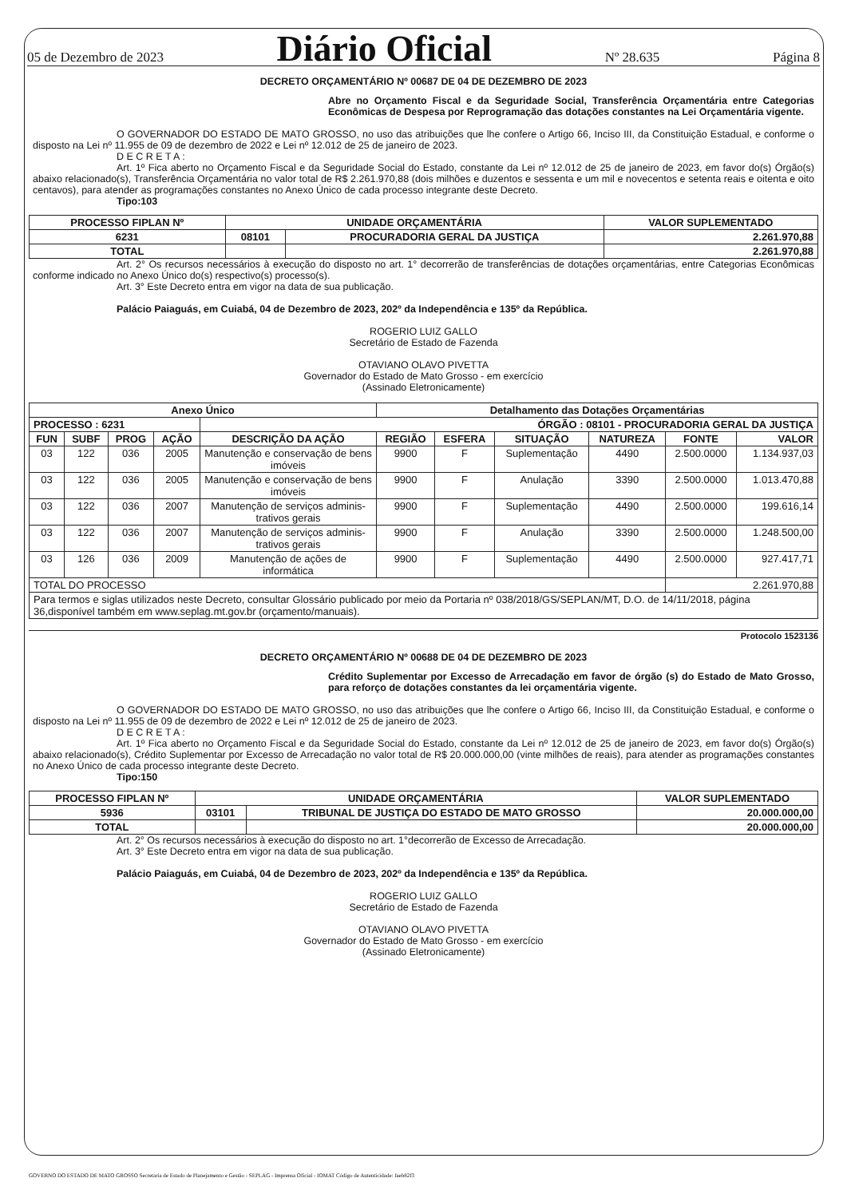05 de Dezembro de 2023 Diário Oficial Nº 28.635 Página 8
DECRETO ORÇAMENTÁRIO Nº 00687 DE 04 DE DEZEMBRO DE 2023
Abre no Orçamento Fiscal e da Seguridade Social, Transferência Orçamentária entre Categorias Econômicas de Despesa por Reprogramação das dotações constantes na Lei Orçamentária vigente.
O GOVERNADOR DO ESTADO DE MATO GROSSO, no uso das atribuições que lhe confere o Artigo 66, Inciso III, da Constituição Estadual, e conforme o disposto na Lei nº 11.955 de 09 de dezembro de 2022 e Lei nº 12.012 de 25 de janeiro de 2023.
D E C R E T A :
Art. 1º Fica aberto no Orçamento Fiscal e da Seguridade Social do Estado, constante da Lei nº 12.012 de 25 de janeiro de 2023, em favor do(s) Órgão(s) abaixo relacionado(s), Transferência Orçamentária no valor total de R$ 2.261.970,88 (dois milhões e duzentos e sessenta e um mil e novecentos e setenta reais e oitenta e oito centavos), para atender as programações constantes no Anexo Único de cada processo integrante deste Decreto.
Tipo:103
| PROCESSO FIPLAN Nº | UNIDADE ORÇAMENTÁRIA | | VALOR SUPLEMENTADO |
| --- | --- | --- | --- |
| 6231 | 08101 | PROCURADORIA GERAL DA JUSTIÇA | 2.261.970,88 |
| TOTAL | | | 2.261.970,88 |
Art. 2° Os recursos necessários à execução do disposto no art. 1° decorrerão de transferências de dotações orçamentárias, entre Categorias Econômicas conforme indicado no Anexo Único do(s) respectivo(s) processo(s).
Art. 3° Este Decreto entra em vigor na data de sua publicação.
Palácio Paiaguás, em Cuiabá, 04 de Dezembro de 2023, 202º da Independência e 135º da República.
ROGERIO LUIZ GALLO
Secretário de Estado de Fazenda
OTAVIANO OLAVO PIVETTA
Governador do Estado de Mato Grosso - em exercício
(Assinado Eletronicamente)
| Anexo Único | | | | | Detalhamento das Dotações Orçamentárias | | | | | |
| --- | --- | --- | --- | --- | --- | --- | --- | --- | --- | --- |
| PROCESSO : 6231 | | | | ÓRGÃO : 08101 - PROCURADORIA GERAL DA JUSTIÇA | | | | | | |
| FUN | SUBF | PROG | AÇÃO | DESCRIÇÃO DA AÇÃO | REGIÃO | ESFERA | SITUAÇÃO | NATUREZA | FONTE | VALOR |
| 03 | 122 | 036 | 2005 | Manutenção e conservação de bens imóveis | 9900 | F | Suplementação | 4490 | 2.500.0000 | 1.134.937,03 |
| 03 | 122 | 036 | 2005 | Manutenção e conservação de bens imóveis | 9900 | F | Anulação | 3390 | 2.500.0000 | 1.013.470,88 |
| 03 | 122 | 036 | 2007 | Manutenção de serviços adminis-trativos gerais | 9900 | F | Suplementação | 4490 | 2.500.0000 | 199.616,14 |
| 03 | 122 | 036 | 2007 | Manutenção de serviços adminis-trativos gerais | 9900 | F | Anulação | 3390 | 2.500.0000 | 1.248.500,00 |
| 03 | 126 | 036 | 2009 | Manutenção de ações de informática | 9900 | F | Suplementação | 4490 | 2.500.0000 | 927.417,71 |
| TOTAL DO PROCESSO | | | | | | | | | 2.261.970,88 | |
| Para termos e siglas utilizados neste Decreto, consultar Glossário publicado por meio da Portaria nº 038/2018/GS/SEPLAN/MT, D.O. de 14/11/2018, página 36,disponível também em www.seplag.mt.gov.br (orçamento/manuais). | | | | | | | | | | |
Protocolo 1523136
DECRETO ORÇAMENTÁRIO Nº 00688 DE 04 DE DEZEMBRO DE 2023
Crédito Suplementar por Excesso de Arrecadação em favor de órgão (s) do Estado de Mato Grosso, para reforço de dotações constantes da lei orçamentária vigente.
O GOVERNADOR DO ESTADO DE MATO GROSSO, no uso das atribuições que lhe confere o Artigo 66, Inciso III, da Constituição Estadual, e conforme o disposto na Lei nº 11.955 de 09 de dezembro de 2022 e Lei nº 12.012 de 25 de janeiro de 2023.
D E C R E T A :
Art. 1º Fica aberto no Orçamento Fiscal e da Seguridade Social do Estado, constante da Lei nº 12.012 de 25 de janeiro de 2023, em favor do(s) Órgão(s) abaixo relacionado(s), Crédito Suplementar por Excesso de Arrecadação no valor total de R$ 20.000.000,00 (vinte milhões de reais), para atender as programações constantes no Anexo Único de cada processo integrante deste Decreto.
Tipo:150
| PROCESSO FIPLAN Nº | UNIDADE ORÇAMENTÁRIA | | VALOR SUPLEMENTADO |
| --- | --- | --- | --- |
| 5936 | 03101 | TRIBUNAL DE JUSTIÇA DO ESTADO DE MATO GROSSO | 20.000.000,00 |
| TOTAL | | | 20.000.000,00 |
Art. 2° Os recursos necessários à execução do disposto no art. 1°decorrerão de Excesso de Arrecadação.
Art. 3° Este Decreto entra em vigor na data de sua publicação.
Palácio Paiaguás, em Cuiabá, 04 de Dezembro de 2023, 202º da Independência e 135º da República.
ROGERIO LUIZ GALLO
Secretário de Estado de Fazenda
OTAVIANO OLAVO PIVETTA
Governador do Estado de Mato Grosso - em exercício
(Assinado Eletronicamente)
GOVERNO DO ESTADO DE MATO GROSSO Secretaria de Estado de Planejamento e Gestão - SEPLAG - Imprensa Oficial - IOMAT Código de Autenticidade: faeb82f3